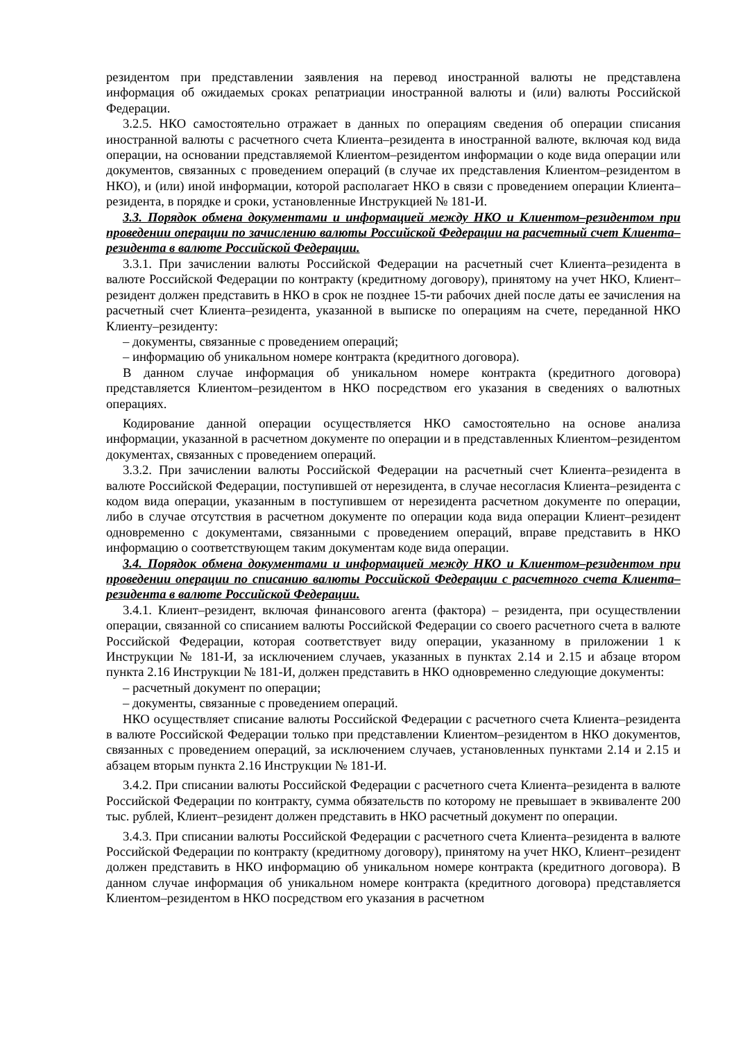резидентом при представлении заявления на перевод иностранной валюты не представлена информация об ожидаемых сроках репатриации иностранной валюты и (или) валюты Российской Федерации.
3.2.5. НКО самостоятельно отражает в данных по операциям сведения об операции списания иностранной валюты с расчетного счета Клиента–резидента в иностранной валюте, включая код вида операции, на основании представляемой Клиентом–резидентом информации о коде вида операции или документов, связанных с проведением операций (в случае их представления Клиентом–резидентом в НКО), и (или) иной информации, которой располагает НКО в связи с проведением операции Клиента–резидента, в порядке и сроки, установленные Инструкцией № 181-И.
3.3. Порядок обмена документами и информацией между НКО и Клиентом–резидентом при проведении операции по зачислению валюты Российской Федерации на расчетный счет Клиента–резидента в валюте Российской Федерации.
3.3.1. При зачислении валюты Российской Федерации на расчетный счет Клиента–резидента в валюте Российской Федерации по контракту (кредитному договору), принятому на учет НКО, Клиент–резидент должен представить в НКО в срок не позднее 15-ти рабочих дней после даты ее зачисления на расчетный счет Клиента–резидента, указанной в выписке по операциям на счете, переданной НКО Клиенту–резиденту:
– документы, связанные с проведением операций;
– информацию об уникальном номере контракта (кредитного договора).
В данном случае информация об уникальном номере контракта (кредитного договора) представляется Клиентом–резидентом в НКО посредством его указания в сведениях о валютных операциях.
Кодирование данной операции осуществляется НКО самостоятельно на основе анализа информации, указанной в расчетном документе по операции и в представленных Клиентом–резидентом документах, связанных с проведением операций.
3.3.2. При зачислении валюты Российской Федерации на расчетный счет Клиента–резидента в валюте Российской Федерации, поступившей от нерезидента, в случае несогласия Клиента–резидента с кодом вида операции, указанным в поступившем от нерезидента расчетном документе по операции, либо в случае отсутствия в расчетном документе по операции кода вида операции Клиент–резидент одновременно с документами, связанными с проведением операций, вправе представить в НКО информацию о соответствующем таким документам коде вида операции.
3.4. Порядок обмена документами и информацией между НКО и Клиентом–резидентом при проведении операции по списанию валюты Российской Федерации с расчетного счета Клиента–резидента в валюте Российской Федерации.
3.4.1. Клиент–резидент, включая финансового агента (фактора) – резидента, при осуществлении операции, связанной со списанием валюты Российской Федерации со своего расчетного счета в валюте Российской Федерации, которая соответствует виду операции, указанному в приложении 1 к Инструкции № 181-И, за исключением случаев, указанных в пунктах 2.14 и 2.15 и абзаце втором пункта 2.16 Инструкции № 181-И, должен представить в НКО одновременно следующие документы:
– расчетный документ по операции;
– документы, связанные с проведением операций.
НКО осуществляет списание валюты Российской Федерации с расчетного счета Клиента–резидента в валюте Российской Федерации только при представлении Клиентом–резидентом в НКО документов, связанных с проведением операций, за исключением случаев, установленных пунктами 2.14 и 2.15 и абзацем вторым пункта 2.16 Инструкции № 181-И.
3.4.2. При списании валюты Российской Федерации с расчетного счета Клиента–резидента в валюте Российской Федерации по контракту, сумма обязательств по которому не превышает в эквиваленте 200 тыс. рублей, Клиент–резидент должен представить в НКО расчетный документ по операции.
3.4.3. При списании валюты Российской Федерации с расчетного счета Клиента–резидента в валюте Российской Федерации по контракту (кредитному договору), принятому на учет НКО, Клиент–резидент должен представить в НКО информацию об уникальном номере контракта (кредитного договора). В данном случае информация об уникальном номере контракта (кредитного договора) представляется Клиентом–резидентом в НКО посредством его указания в расчетном